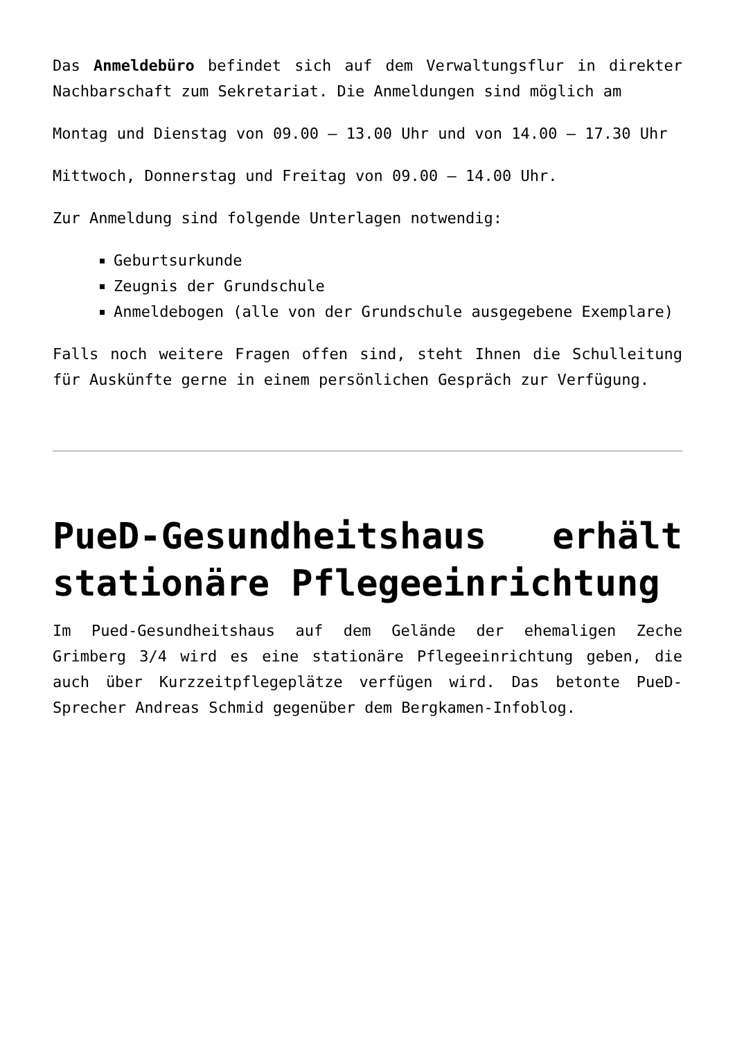Das Anmeldebüro befindet sich auf dem Verwaltungsflur in direkter Nachbarschaft zum Sekretariat. Die Anmeldungen sind möglich am
Montag und Dienstag von 09.00 – 13.00 Uhr und von 14.00 – 17.30 Uhr
Mittwoch, Donnerstag und Freitag von 09.00 – 14.00 Uhr.
Zur Anmeldung sind folgende Unterlagen notwendig:
Geburtsurkunde
Zeugnis der Grundschule
Anmeldebogen (alle von der Grundschule ausgegebene Exemplare)
Falls noch weitere Fragen offen sind, steht Ihnen die Schulleitung für Auskünfte gerne in einem persönlichen Gespräch zur Verfügung.
PueD-Gesundheitshaus erhält stationäre Pflegeeinrichtung
Im Pued-Gesundheitshaus auf dem Gelände der ehemaligen Zeche Grimberg 3/4 wird es eine stationäre Pflegeeinrichtung geben, die auch über Kurzzeitpflegeplätze verfügen wird. Das betonte PueD-Sprecher Andreas Schmid gegenüber dem Bergkamen-Infoblog.